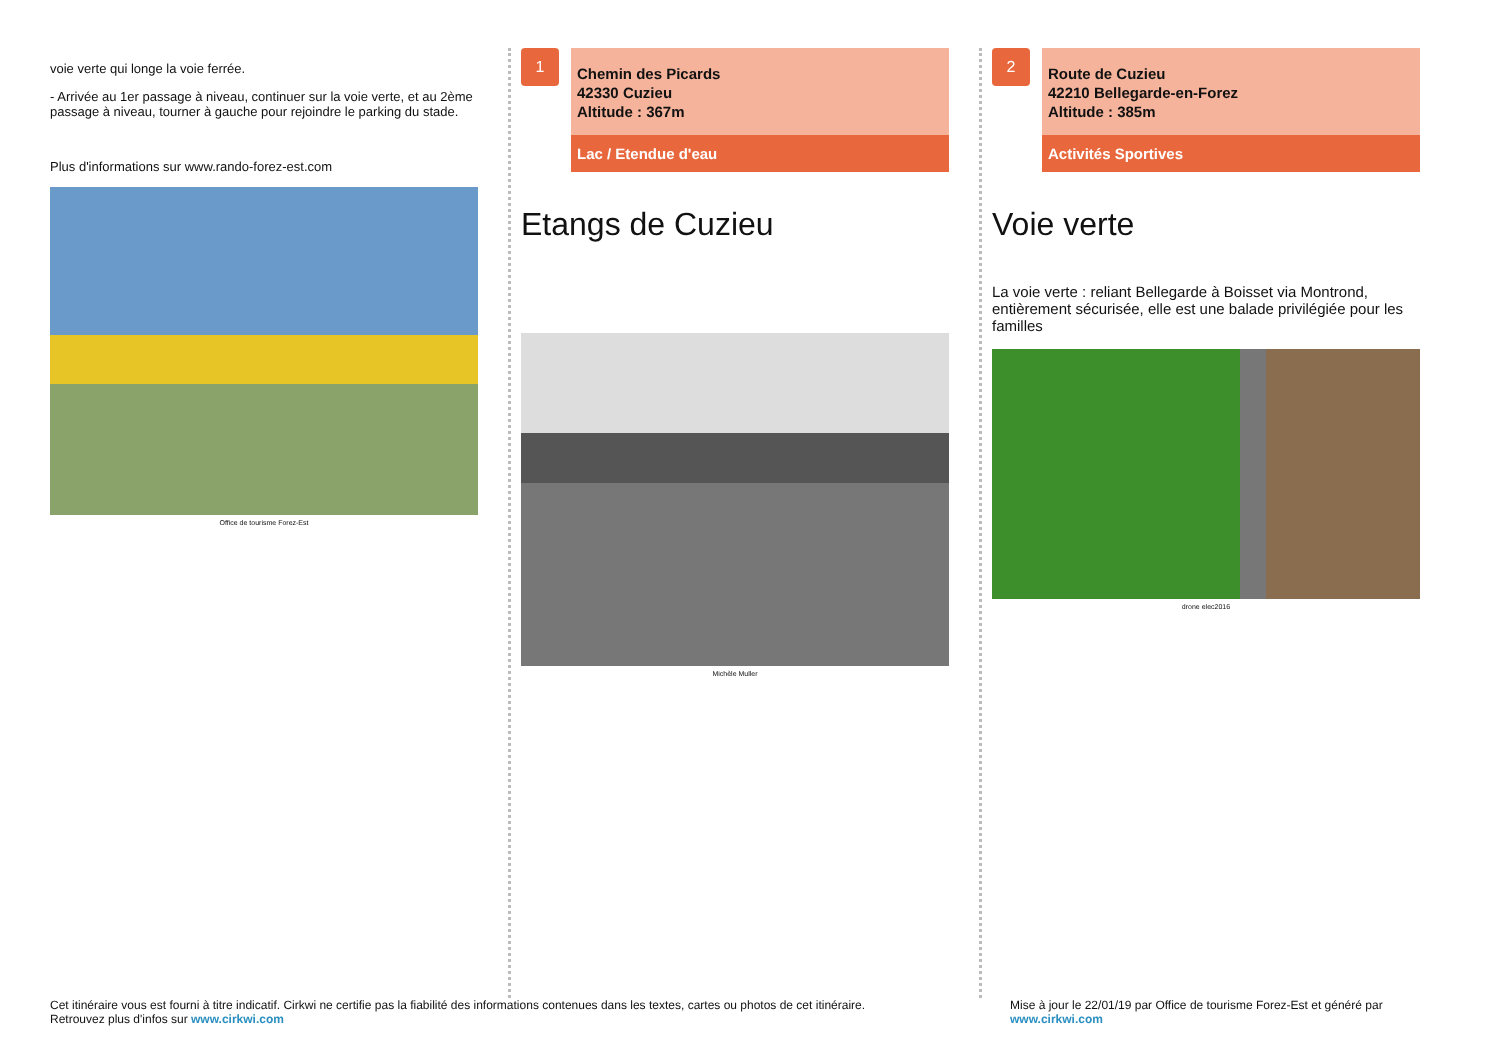voie verte qui longe la voie ferrée.
- Arrivée au 1er passage à niveau, continuer sur la voie verte, et au 2ème passage à niveau, tourner à gauche pour rejoindre le parking du stade.
Plus d'informations sur www.rando-forez-est.com
Office de tourisme Forez-Est
1
Chemin des Picards
42330 Cuzieu
Altitude : 367m
Lac / Etendue d'eau
Etangs de Cuzieu
Michèle Muller
2
Route de Cuzieu
42210 Bellegarde-en-Forez
Altitude : 385m
Activités Sportives
Voie verte
La voie verte : reliant Bellegarde à Boisset via Montrond, entièrement sécurisée, elle est une balade privilégiée pour les familles
drone elec2016
Cet itinéraire vous est fourni à titre indicatif. Cirkwi ne certifie pas la fiabilité des informations contenues dans les textes, cartes ou photos de cet itinéraire.
Retrouvez plus d'infos sur www.cirkwi.com
Mise à jour le 22/01/19 par Office de tourisme Forez-Est et généré par
www.cirkwi.com